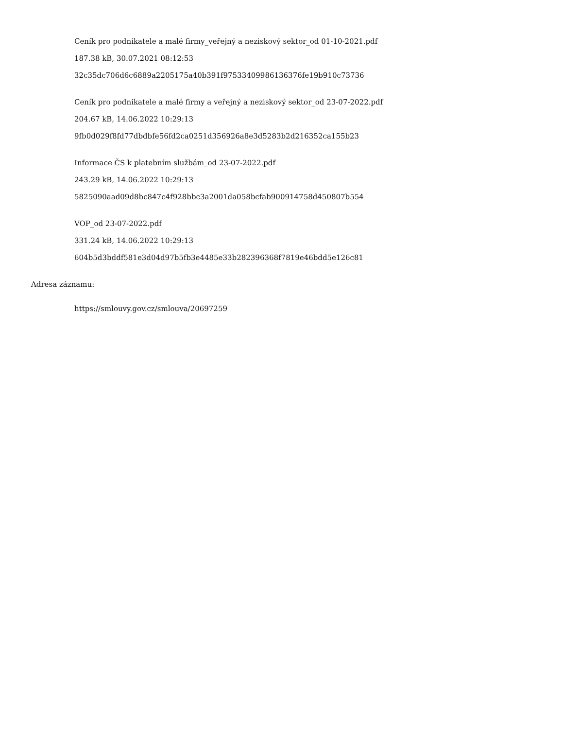Ceník pro podnikatele a malé firmy_veřejný a neziskový sektor_od 01-10-2021.pdf
187.38 kB, 30.07.2021 08:12:53
32c35dc706d6c6889a2205175a40b391f97533409986136376fe19b910c73736
Ceník pro podnikatele a malé firmy a veřejný a neziskový sektor_od 23-07-2022.pdf
204.67 kB, 14.06.2022 10:29:13
9fb0d029f8fd77dbdbfe56fd2ca0251d356926a8e3d5283b2d216352ca155b23
Informace ČS k platebním službám_od 23-07-2022.pdf
243.29 kB, 14.06.2022 10:29:13
5825090aad09d8bc847c4f928bbc3a2001da058bcfab900914758d450807b554
VOP_od 23-07-2022.pdf
331.24 kB, 14.06.2022 10:29:13
604b5d3bddf581e3d04d97b5fb3e4485e33b282396368f7819e46bdd5e126c81
Adresa záznamu:
https://smlouvy.gov.cz/smlouva/20697259